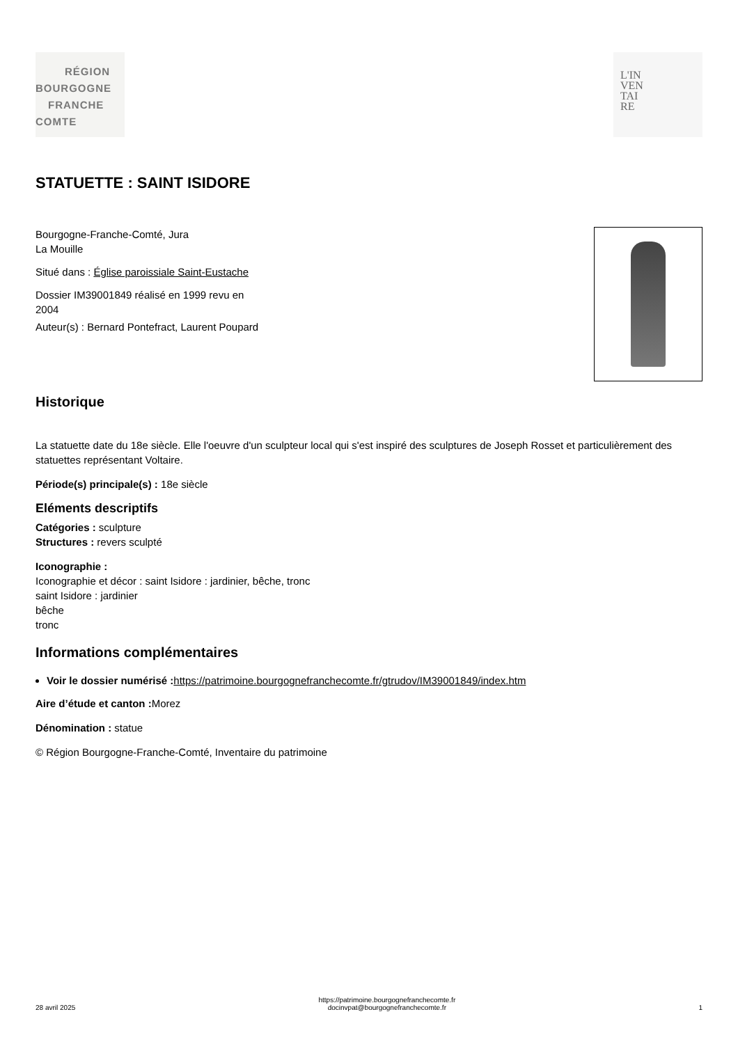RÉGION
BOURGOGNE
FRANCHE
COMTE
L'IN
VEN
TAI
RE
STATUETTE : SAINT ISIDORE
Bourgogne-Franche-Comté, Jura
La Mouille
Situé dans : Église paroissiale Saint-Eustache
Dossier IM39001849 réalisé en 1999 revu en
2004
Auteur(s) : Bernard Pontefract, Laurent Poupard
Historique
La statuette date du 18e siècle. Elle l'oeuvre d'un sculpteur local qui s'est inspiré des sculptures de Joseph Rosset et particulièrement des statuettes représentant Voltaire.
Période(s) principale(s) : 18e siècle
Eléments descriptifs
Catégories : sculpture
Structures : revers sculpté
Iconographie :
Iconographie et décor : saint Isidore : jardinier, bêche, tronc
saint Isidore : jardinier
bêche
tronc
Informations complémentaires
Voir le dossier numérisé : https://patrimoine.bourgognefranchecomte.fr/gtrudov/IM39001849/index.htm
Aire d’étude et canton : Morez
Dénomination : statue
© Région Bourgogne-Franche-Comté, Inventaire du patrimoine
28 avril 2025 https://patrimoine.bourgognefranchecomte.fr
docinvpat@bourgognefranchecomte.fr 1